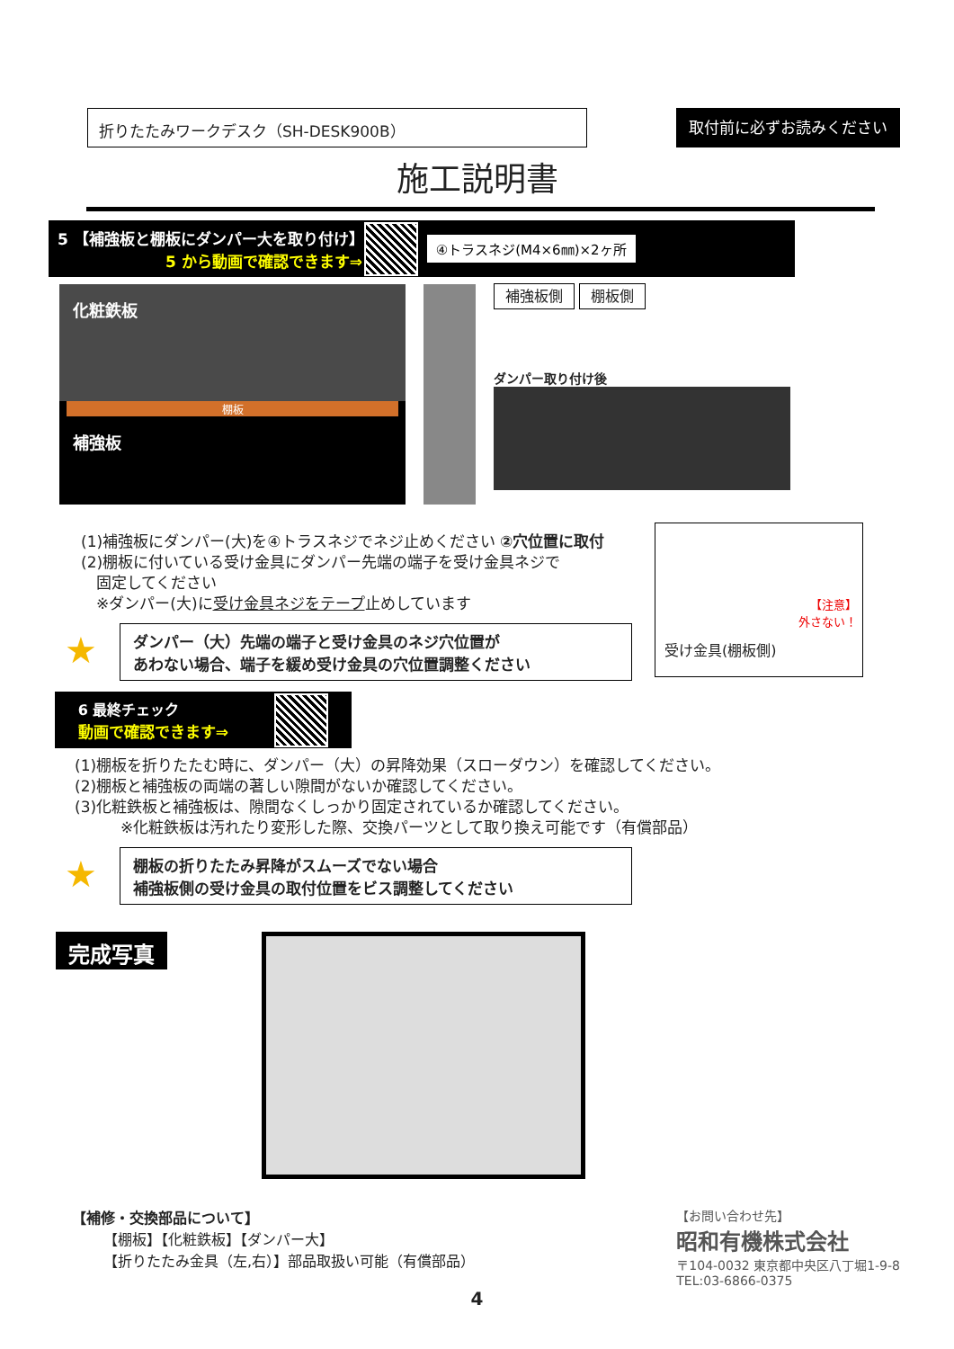折りたたみワークデスク（SH-DESK900B） 取付前に必ずお読みください
施工説明書
5 【補強板と棚板にダンパー大を取り付け】
5 から動画で確認できます⇒
④トラスネジ(M4×6㎜)×2ヶ所
化粧鉄板
棚板
補強板
補強板側 棚板側
ダンパー取り付け後
(1)補強板にダンパー(大)を④トラスネジでネジ止めください ②穴位置に取付
(2)棚板に付いている受け金具にダンパー先端の端子を受け金具ネジで
　固定してください
　※ダンパー(大)に受け金具ネジをテープ止めしています
★ ダンパー（大）先端の端子と受け金具のネジ穴位置が
あわない場合、端子を緩め受け金具の穴位置調整ください
【注意】
外さない！
受け金具(棚板側)
6 最終チェック
動画で確認できます⇒
(1)棚板を折りたたむ時に、ダンパー（大）の昇降効果（スローダウン）を確認してください。
(2)棚板と補強板の両端の著しい隙間がないか確認してください。
(3)化粧鉄板と補強板は、隙間なくしっかり固定されているか確認してください。
　　　※化粧鉄板は汚れたり変形した際、交換パーツとして取り換え可能です（有償部品）
★ 棚板の折りたたみ昇降がスムーズでない場合
補強板側の受け金具の取付位置をビス調整してください
完成写真
【補修・交換部品について】
【棚板】【化粧鉄板】【ダンパー大】
【折りたたみ金具（左,右）】部品取扱い可能（有償部品）
【お問い合わせ先】
昭和有機株式会社
〒104-0032 東京都中央区八丁堀1-9-8
TEL:03-6866-0375
4